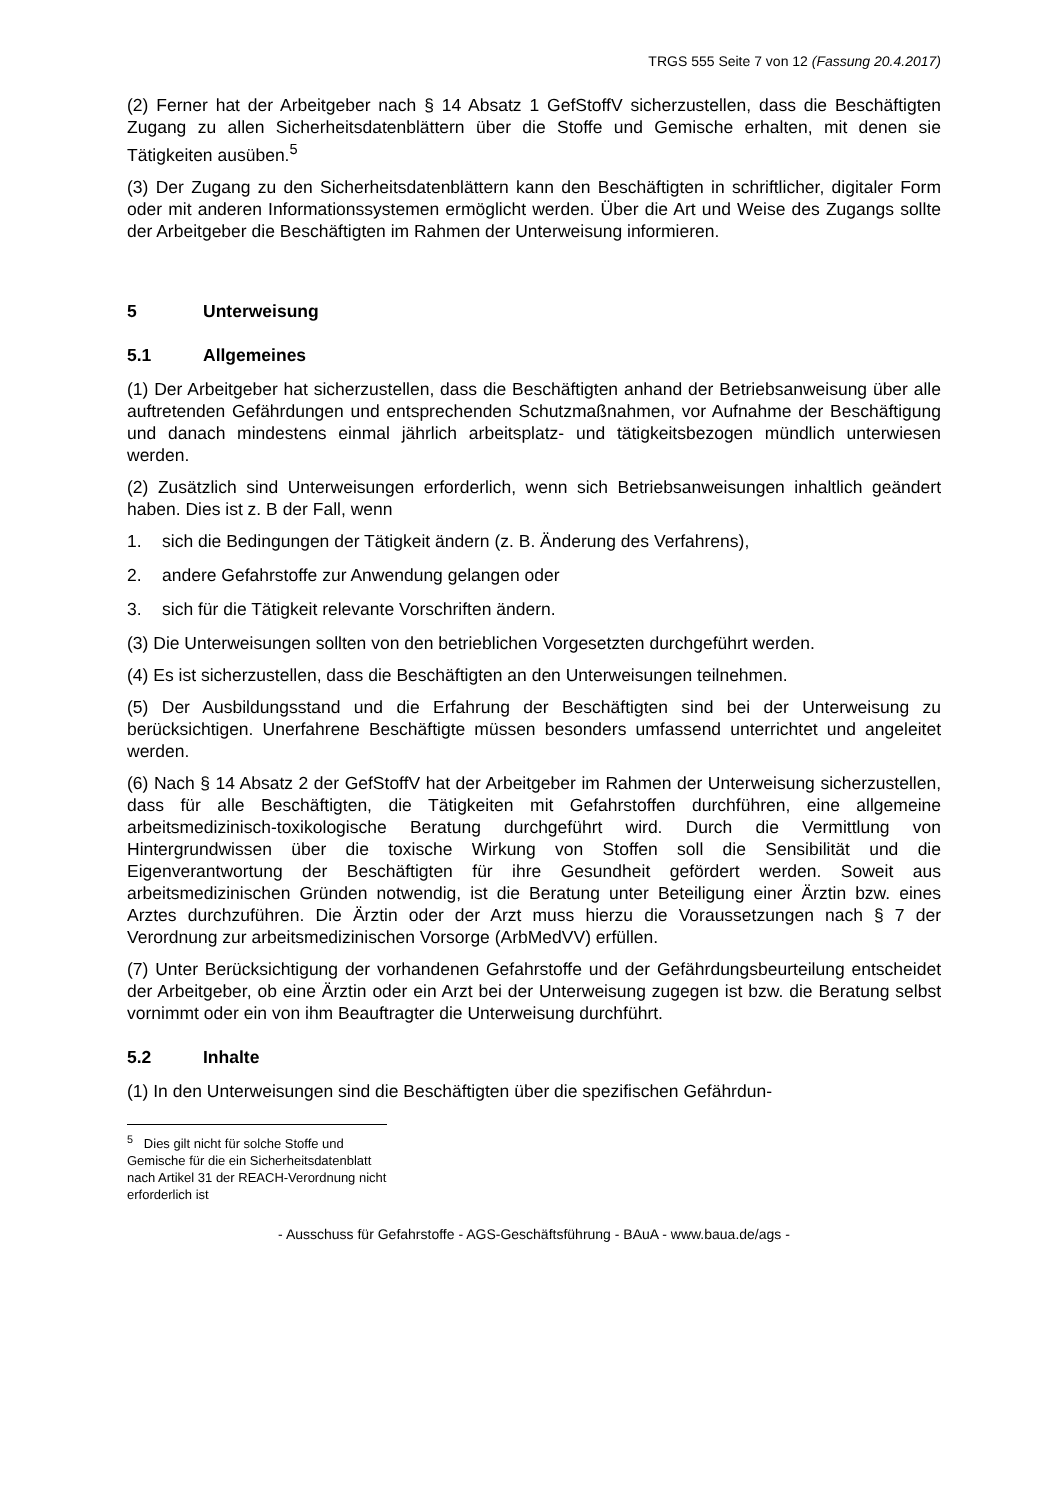TRGS 555 Seite 7 von 12 (Fassung 20.4.2017)
(2) Ferner hat der Arbeitgeber nach § 14 Absatz 1 GefStoffV sicherzustellen, dass die Beschäftigten Zugang zu allen Sicherheitsdatenblättern über die Stoffe und Gemische erhalten, mit denen sie Tätigkeiten ausüben.<sup>5</sup>
(3) Der Zugang zu den Sicherheitsdatenblättern kann den Beschäftigten in schriftlicher, digitaler Form oder mit anderen Informationssystemen ermöglicht werden. Über die Art und Weise des Zugangs sollte der Arbeitgeber die Beschäftigten im Rahmen der Unterweisung informieren.
5 Unterweisung
5.1 Allgemeines
(1) Der Arbeitgeber hat sicherzustellen, dass die Beschäftigten anhand der Betriebsanweisung über alle auftretenden Gefährdungen und entsprechenden Schutzmaßnahmen, vor Aufnahme der Beschäftigung und danach mindestens einmal jährlich arbeitsplatz- und tätigkeitsbezogen mündlich unterwiesen werden.
(2) Zusätzlich sind Unterweisungen erforderlich, wenn sich Betriebsanweisungen inhaltlich geändert haben. Dies ist z. B der Fall, wenn
1. sich die Bedingungen der Tätigkeit ändern (z. B. Änderung des Verfahrens),
2. andere Gefahrstoffe zur Anwendung gelangen oder
3. sich für die Tätigkeit relevante Vorschriften ändern.
(3) Die Unterweisungen sollten von den betrieblichen Vorgesetzten durchgeführt werden.
(4) Es ist sicherzustellen, dass die Beschäftigten an den Unterweisungen teilnehmen.
(5) Der Ausbildungsstand und die Erfahrung der Beschäftigten sind bei der Unterweisung zu berücksichtigen. Unerfahrene Beschäftigte müssen besonders umfassend unterrichtet und angeleitet werden.
(6) Nach § 14 Absatz 2 der GefStoffV hat der Arbeitgeber im Rahmen der Unterweisung sicherzustellen, dass für alle Beschäftigten, die Tätigkeiten mit Gefahrstoffen durchführen, eine allgemeine arbeitsmedizinisch-toxikologische Beratung durchgeführt wird. Durch die Vermittlung von Hintergrundwissen über die toxische Wirkung von Stoffen soll die Sensibilität und die Eigenverantwortung der Beschäftigten für ihre Gesundheit gefördert werden. Soweit aus arbeitsmedizinischen Gründen notwendig, ist die Beratung unter Beteiligung einer Ärztin bzw. eines Arztes durchzuführen. Die Ärztin oder der Arzt muss hierzu die Voraussetzungen nach § 7 der Verordnung zur arbeitsmedizinischen Vorsorge (ArbMedVV) erfüllen.
(7) Unter Berücksichtigung der vorhandenen Gefahrstoffe und der Gefährdungsbeurteilung entscheidet der Arbeitgeber, ob eine Ärztin oder ein Arzt bei der Unterweisung zugegen ist bzw. die Beratung selbst vornimmt oder ein von ihm Beauftragter die Unterweisung durchführt.
5.2 Inhalte
(1) In den Unterweisungen sind die Beschäftigten über die spezifischen Gefährdun-
<sup>5</sup> Dies gilt nicht für solche Stoffe und Gemische für die ein Sicherheitsdatenblatt nach Artikel 31 der REACH-Verordnung nicht erforderlich ist
- Ausschuss für Gefahrstoffe - AGS-Geschäftsführung - BAuA - www.baua.de/ags -